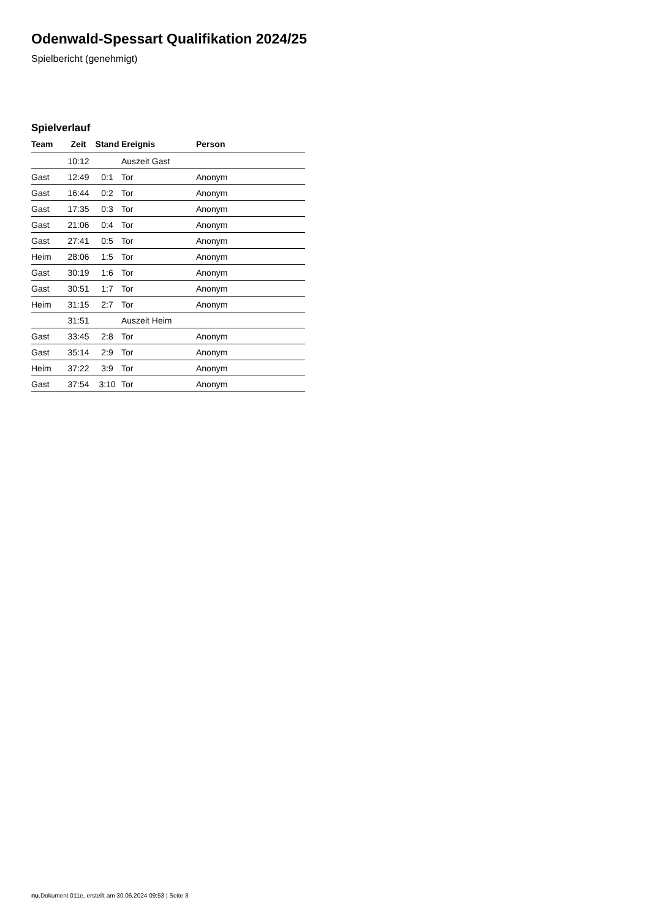Odenwald-Spessart Qualifikation 2024/25
Spielbericht (genehmigt)
Spielverlauf
| Team | Zeit | Stand | Ereignis | Person |
| --- | --- | --- | --- | --- |
| | 10:12 | | Auszeit Gast | |
| Gast | 12:49 | 0:1 | Tor | Anonym |
| Gast | 16:44 | 0:2 | Tor | Anonym |
| Gast | 17:35 | 0:3 | Tor | Anonym |
| Gast | 21:06 | 0:4 | Tor | Anonym |
| Gast | 27:41 | 0:5 | Tor | Anonym |
| Heim | 28:06 | 1:5 | Tor | Anonym |
| Gast | 30:19 | 1:6 | Tor | Anonym |
| Gast | 30:51 | 1:7 | Tor | Anonym |
| Heim | 31:15 | 2:7 | Tor | Anonym |
| | 31:51 | | Auszeit Heim | |
| Gast | 33:45 | 2:8 | Tor | Anonym |
| Gast | 35:14 | 2:9 | Tor | Anonym |
| Heim | 37:22 | 3:9 | Tor | Anonym |
| Gast | 37:54 | 3:10 | Tor | Anonym |
nu.Dokument 011e, erstellt am 30.06.2024 09:53 | Seite 3